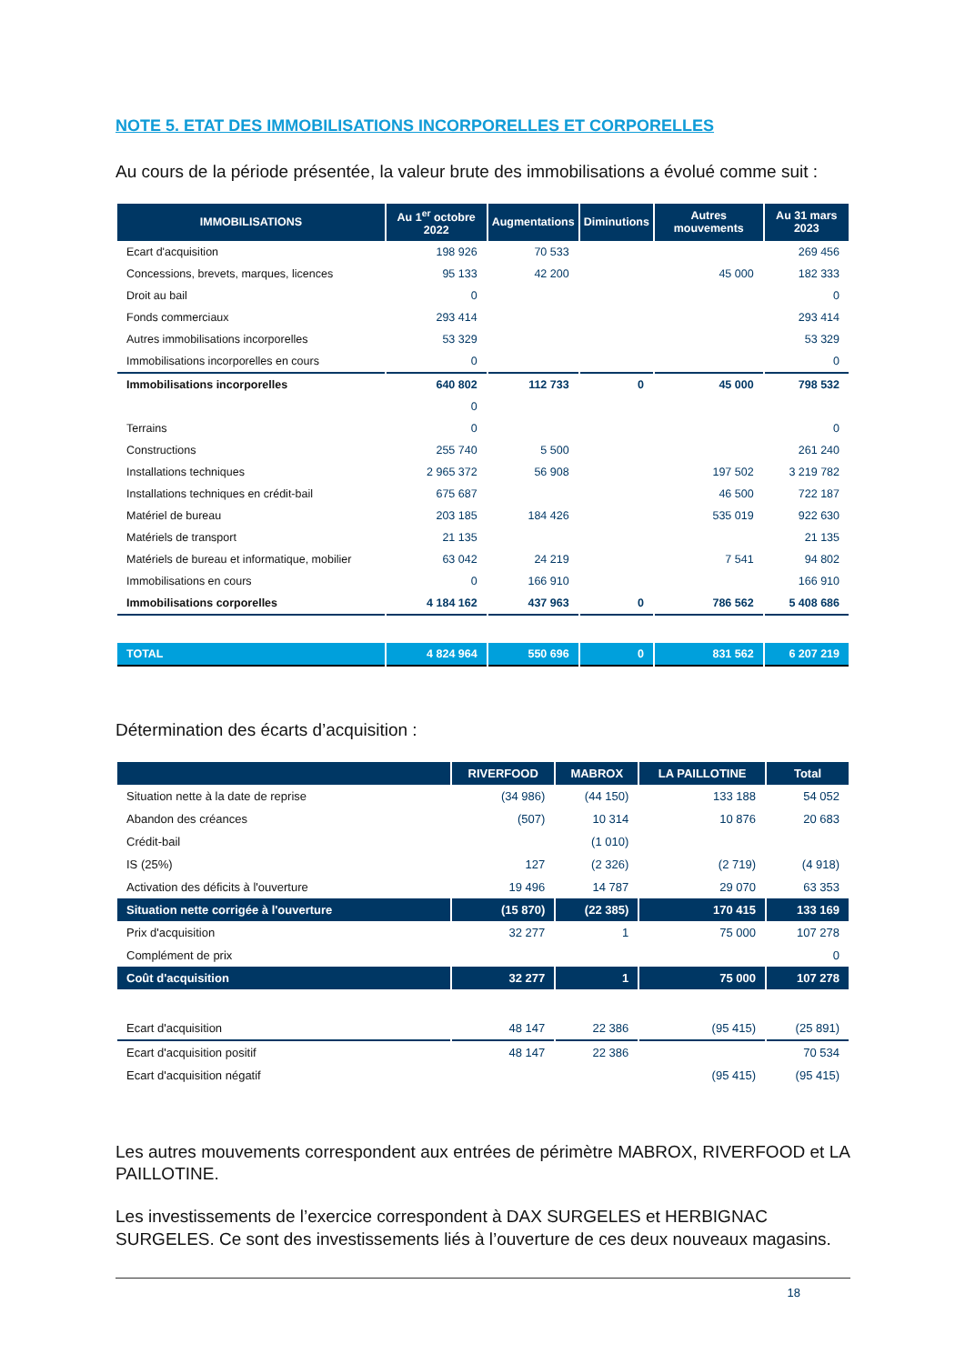NOTE 5. ETAT DES IMMOBILISATIONS INCORPORELLES ET CORPORELLES
Au cours de la période présentée, la valeur brute des immobilisations a évolué comme suit :
| IMMOBILISATIONS | Au 1<sup>er</sup> octobre 2022 | Augmentations | Diminutions | Autres mouvements | Au 31 mars 2023 |
| --- | --- | --- | --- | --- | --- |
| Ecart d'acquisition | 198 926 | 70 533 | | | 269 456 |
| Concessions, brevets, marques, licences | 95 133 | 42 200 | | 45 000 | 182 333 |
| Droit au bail | 0 | | | | 0 |
| Fonds commerciaux | 293 414 | | | | 293 414 |
| Autres immobilisations incorporelles | 53 329 | | | | 53 329 |
| Immobilisations incorporelles en cours | 0 | | | | 0 |
| Immobilisations incorporelles | 640 802 | 112 733 | 0 | 45 000 | 798 532 |
| | 0 | | | | |
| Terrains | 0 | | | | 0 |
| Constructions | 255 740 | 5 500 | | | 261 240 |
| Installations techniques | 2 965 372 | 56 908 | | 197 502 | 3 219 782 |
| Installations techniques en crédit-bail | 675 687 | | | 46 500 | 722 187 |
| Matériel de bureau | 203 185 | 184 426 | | 535 019 | 922 630 |
| Matériels de transport | 21 135 | | | | 21 135 |
| Matériels de bureau et informatique, mobilier | 63 042 | 24 219 | | 7 541 | 94 802 |
| Immobilisations en cours | 0 | 166 910 | | | 166 910 |
| Immobilisations corporelles | 4 184 162 | 437 963 | 0 | 786 562 | 5 408 686 |
| TOTAL | 4 824 964 | 550 696 | 0 | 831 562 | 6 207 219 |
Détermination des écarts d’acquisition :
| | RIVERFOOD | MABROX | LA PAILLOTINE | Total |
| --- | --- | --- | --- | --- |
| Situation nette à la date de reprise | (34 986) | (44 150) | 133 188 | 54 052 |
| Abandon des créances | (507) | 10 314 | 10 876 | 20 683 |
| Crédit-bail | | (1 010) | | |
| IS (25%) | 127 | (2 326) | (2 719) | (4 918) |
| Activation des déficits à l'ouverture | 19 496 | 14 787 | 29 070 | 63 353 |
| Situation nette corrigée à l'ouverture | (15 870) | (22 385) | 170 415 | 133 169 |
| Prix d'acquisition | 32 277 | 1 | 75 000 | 107 278 |
| Complément de prix | | | | 0 |
| Coût d'acquisition | 32 277 | 1 | 75 000 | 107 278 |
| Ecart d'acquisition | 48 147 | 22 386 | (95 415) | (25 891) |
| Ecart d'acquisition positif | 48 147 | 22 386 | | 70 534 |
| Ecart d'acquisition négatif | | | (95 415) | (95 415) |
Les autres mouvements correspondent aux entrées de périmètre MABROX, RIVERFOOD et LA PAILLOTINE.
Les investissements de l’exercice correspondent à DAX SURGELES et HERBIGNAC SURGELES. Ce sont des investissements liés à l’ouverture de ces deux nouveaux magasins.
18